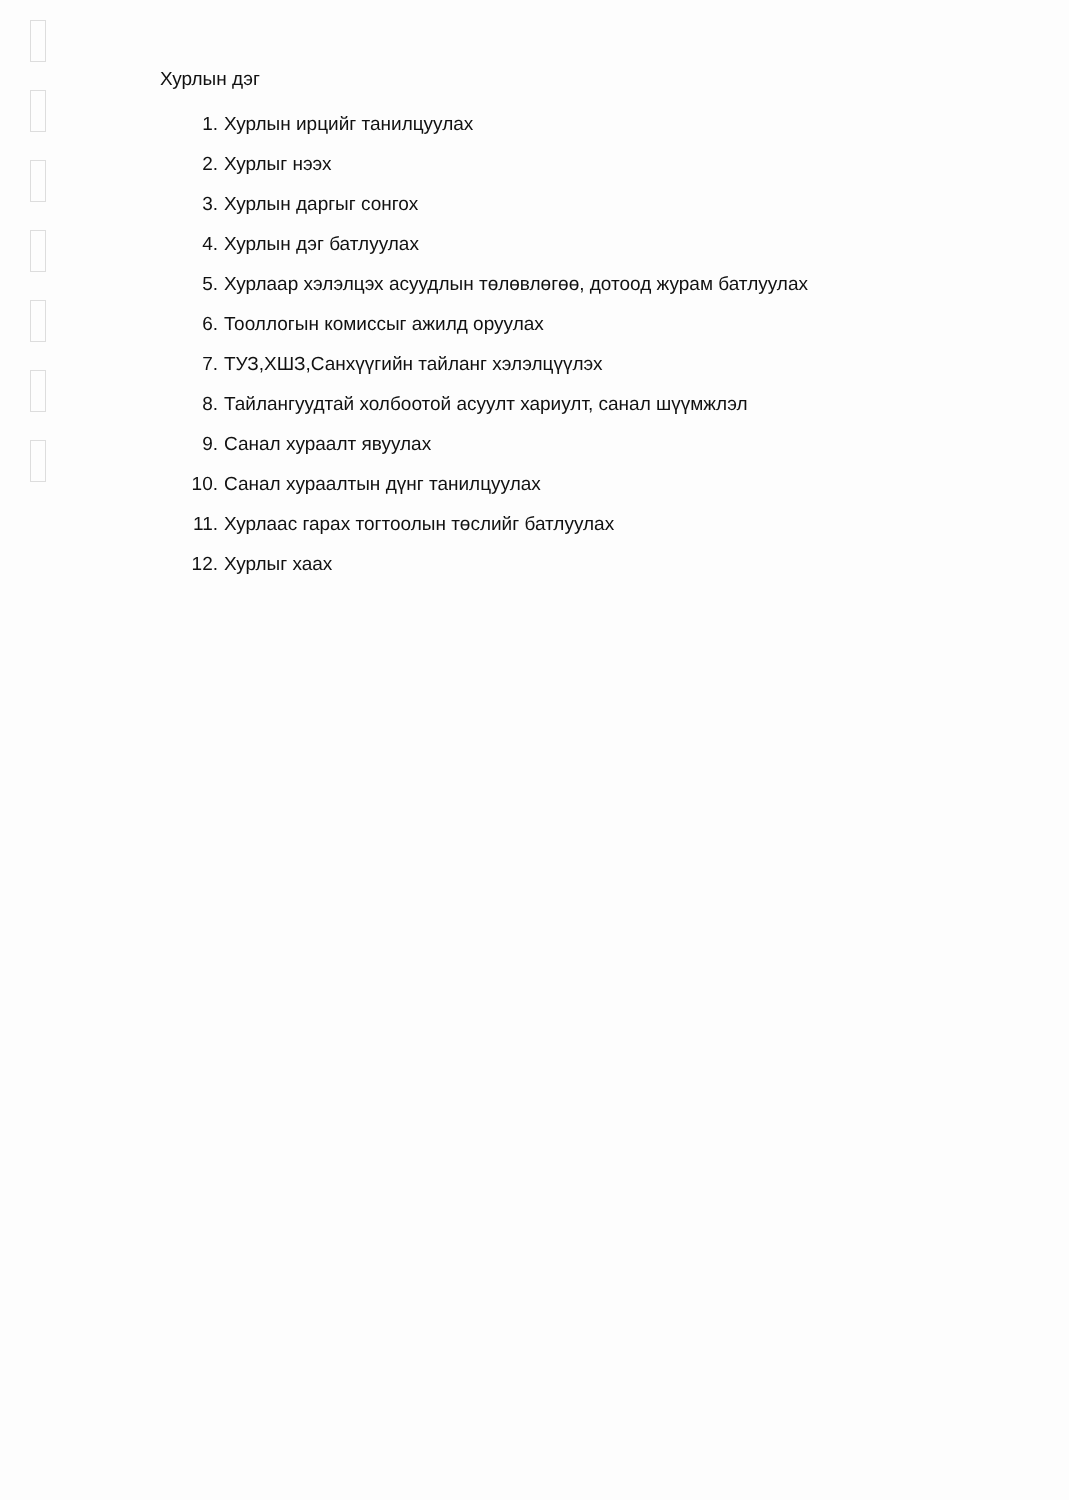Хурлын дэг
1. Хурлын ирцийг танилцуулах
2. Хурлыг нээх
3. Хурлын даргыг сонгох
4. Хурлын дэг батлуулах
5. Хурлаар хэлэлцэх асуудлын төлөвлөгөө, дотоод журам батлуулах
6. Тооллогын комиссыг ажилд оруулах
7. ТУЗ,ХШЗ,Санхүүгийн тайланг хэлэлцүүлэх
8. Тайлангуудтай холбоотой асуулт хариулт, санал шүүмжлэл
9. Санал хураалт явуулах
10. Санал хураалтын дүнг танилцуулах
11. Хурлаас гарах тогтоолын төслийг батлуулах
12. Хурлыг хаах